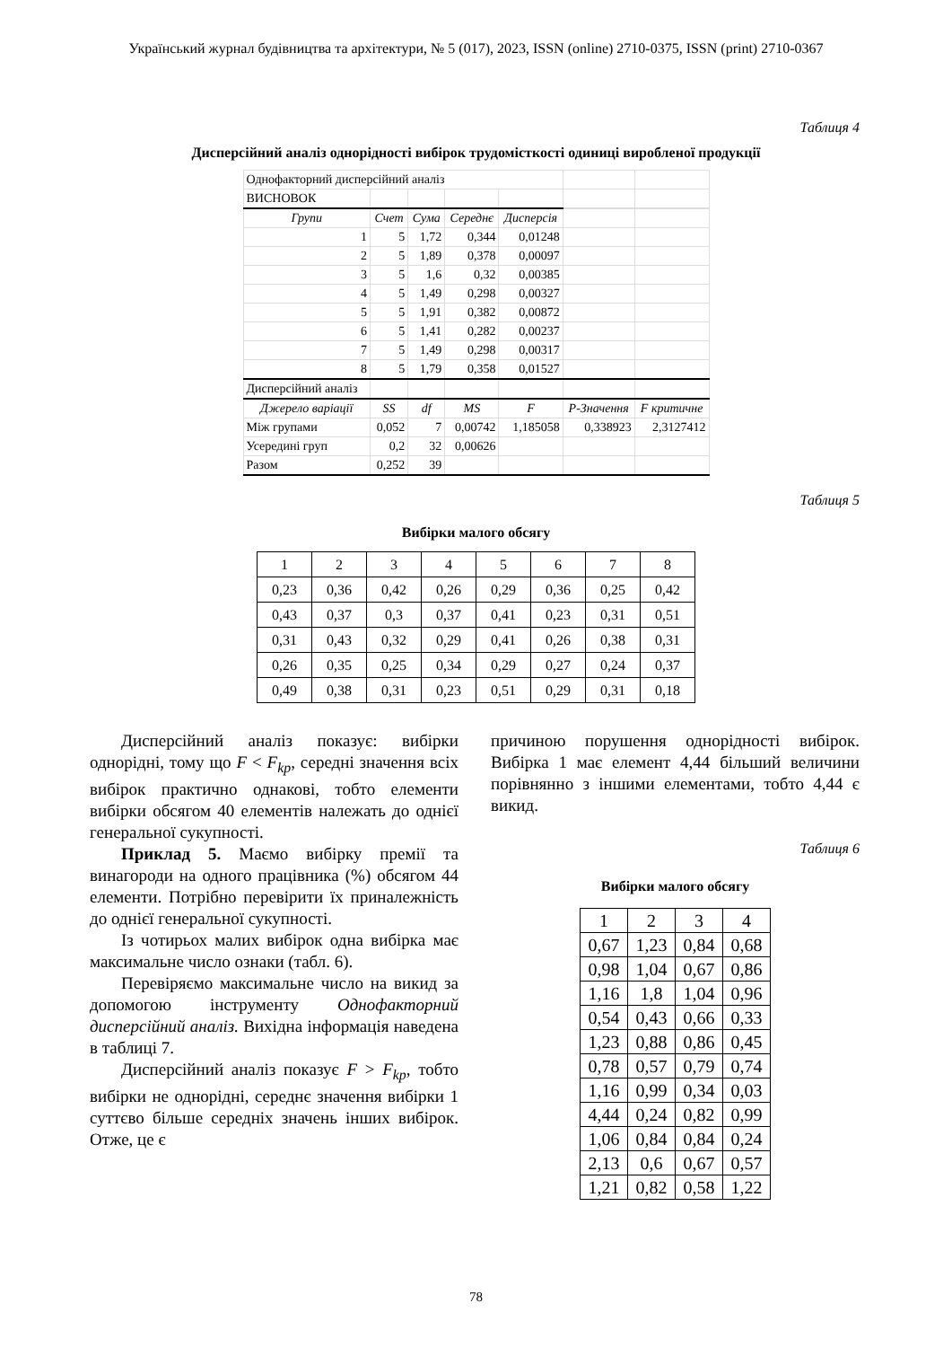Український журнал будівництва та архітектури, № 5 (017), 2023, ISSN (online) 2710-0375, ISSN (print) 2710-0367
Таблиця 4
Дисперсійний аналіз однорідності вибірок трудомісткості одиниці виробленої продукції
| Однофакторний дисперсійний аналіз | | | | | | |
| ВИСНОВОК | | | | | | |
| Групи | Счет | Сума | Середнє | Дисперсія | | |
| 1 | 5 | 1,72 | 0,344 | 0,01248 | | |
| 2 | 5 | 1,89 | 0,378 | 0,00097 | | |
| 3 | 5 | 1,6 | 0,32 | 0,00385 | | |
| 4 | 5 | 1,49 | 0,298 | 0,00327 | | |
| 5 | 5 | 1,91 | 0,382 | 0,00872 | | |
| 6 | 5 | 1,41 | 0,282 | 0,00237 | | |
| 7 | 5 | 1,49 | 0,298 | 0,00317 | | |
| 8 | 5 | 1,79 | 0,358 | 0,01527 | | |
| Дисперсійний аналіз | | | | | | |
| Джерело варіації | SS | df | MS | F | P-Значення | F критичне |
| Між групами | 0,052 | 7 | 0,00742 | 1,185058 | 0,338923 | 2,3127412 |
| Усередині груп | 0,2 | 32 | 0,00626 | | | |
| Разом | 0,252 | 39 | | | | |
Таблиця 5
Вибірки малого обсягу
| 1 | 2 | 3 | 4 | 5 | 6 | 7 | 8 |
| 0,23 | 0,36 | 0,42 | 0,26 | 0,29 | 0,36 | 0,25 | 0,42 |
| 0,43 | 0,37 | 0,3 | 0,37 | 0,41 | 0,23 | 0,31 | 0,51 |
| 0,31 | 0,43 | 0,32 | 0,29 | 0,41 | 0,26 | 0,38 | 0,31 |
| 0,26 | 0,35 | 0,25 | 0,34 | 0,29 | 0,27 | 0,24 | 0,37 |
| 0,49 | 0,38 | 0,31 | 0,23 | 0,51 | 0,29 | 0,31 | 0,18 |
Дисперсійний аналіз показує: вибірки однорідні, тому що F < F<sub>kp</sub>, середні значення всіх вибірок практично однакові, тобто елементи вибірки обсягом 40 елементів належать до однієї генеральної сукупності.
Приклад 5. Маємо вибірку премії та винагороди на одного працівника (%) обсягом 44 елементи. Потрібно перевірити їх приналежність до однієї генеральної сукупності.
Із чотирьох малих вибірок одна вибірка має максимальне число ознаки (табл. 6).
Перевіряємо максимальне число на викид за допомогою інструменту Однофакторний дисперсійний аналіз. Вихідна інформація наведена в таблиці 7.
Дисперсійний аналіз показує F > F<sub>kp</sub>, тобто вибірки не однорідні, середнє значення вибірки 1 суттєво більше середніх значень інших вибірок. Отже, це є
причиною порушення однорідності вибірок. Вибірка 1 має елемент 4,44 більший величини порівнянно з іншими елементами, тобто 4,44 є викид.
Таблиця 6
Вибірки малого обсягу
| 1 | 2 | 3 | 4 |
| 0,67 | 1,23 | 0,84 | 0,68 |
| 0,98 | 1,04 | 0,67 | 0,86 |
| 1,16 | 1,8 | 1,04 | 0,96 |
| 0,54 | 0,43 | 0,66 | 0,33 |
| 1,23 | 0,88 | 0,86 | 0,45 |
| 0,78 | 0,57 | 0,79 | 0,74 |
| 1,16 | 0,99 | 0,34 | 0,03 |
| 4,44 | 0,24 | 0,82 | 0,99 |
| 1,06 | 0,84 | 0,84 | 0,24 |
| 2,13 | 0,6 | 0,67 | 0,57 |
| 1,21 | 0,82 | 0,58 | 1,22 |
78